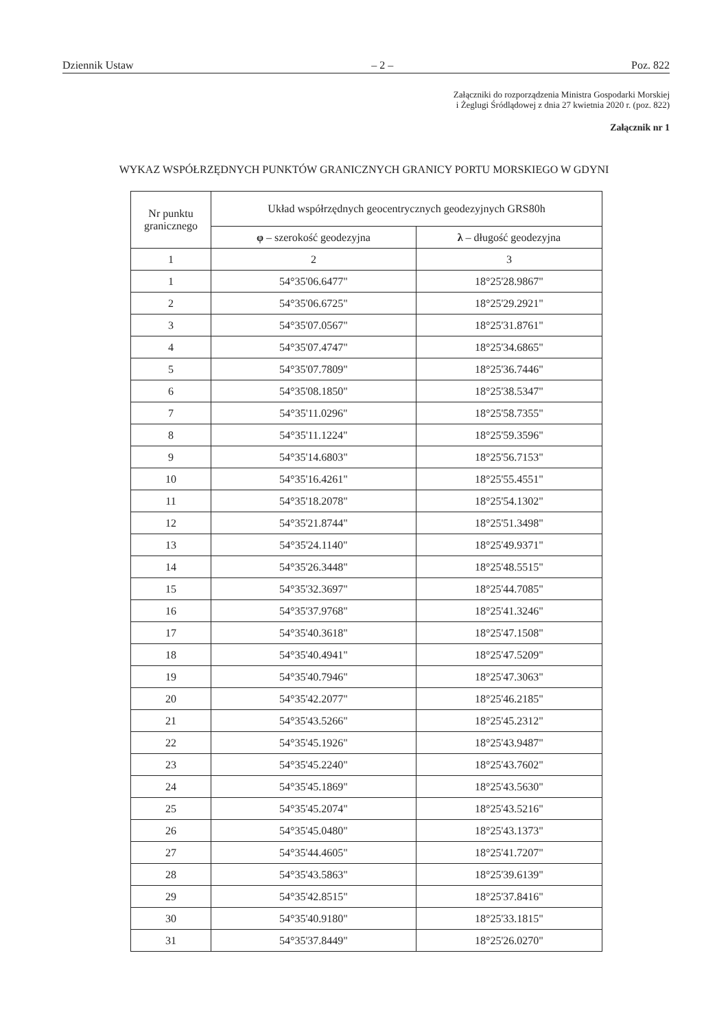Dziennik Ustaw – 2 – Poz. 822
Załączniki do rozporządzenia Ministra Gospodarki Morskiej
i Żeglugi Śródlądowej z dnia 27 kwietnia 2020 r. (poz. 822)
Załącznik nr 1
WYKAZ WSPÓŁRZĘDNYCH PUNKTÓW GRANICZNYCH GRANICY PORTU MORSKIEGO W GDYNI
| Nr punktu granicznego | Układ współrzędnych geocentrycznych geodezyjnych GRS80h | |
| --- | --- | --- |
| | φ – szerokość geodezyjna | λ – długość geodezyjna |
| 1 | 2 | 3 |
| 1 | 54°35'06.6477" | 18°25'28.9867" |
| 2 | 54°35'06.6725" | 18°25'29.2921" |
| 3 | 54°35'07.0567" | 18°25'31.8761" |
| 4 | 54°35'07.4747" | 18°25'34.6865" |
| 5 | 54°35'07.7809" | 18°25'36.7446" |
| 6 | 54°35'08.1850" | 18°25'38.5347" |
| 7 | 54°35'11.0296" | 18°25'58.7355" |
| 8 | 54°35'11.1224" | 18°25'59.3596" |
| 9 | 54°35'14.6803" | 18°25'56.7153" |
| 10 | 54°35'16.4261" | 18°25'55.4551" |
| 11 | 54°35'18.2078" | 18°25'54.1302" |
| 12 | 54°35'21.8744" | 18°25'51.3498" |
| 13 | 54°35'24.1140" | 18°25'49.9371" |
| 14 | 54°35'26.3448" | 18°25'48.5515" |
| 15 | 54°35'32.3697" | 18°25'44.7085" |
| 16 | 54°35'37.9768" | 18°25'41.3246" |
| 17 | 54°35'40.3618" | 18°25'47.1508" |
| 18 | 54°35'40.4941" | 18°25'47.5209" |
| 19 | 54°35'40.7946" | 18°25'47.3063" |
| 20 | 54°35'42.2077" | 18°25'46.2185" |
| 21 | 54°35'43.5266" | 18°25'45.2312" |
| 22 | 54°35'45.1926" | 18°25'43.9487" |
| 23 | 54°35'45.2240" | 18°25'43.7602" |
| 24 | 54°35'45.1869" | 18°25'43.5630" |
| 25 | 54°35'45.2074" | 18°25'43.5216" |
| 26 | 54°35'45.0480" | 18°25'43.1373" |
| 27 | 54°35'44.4605" | 18°25'41.7207" |
| 28 | 54°35'43.5863" | 18°25'39.6139" |
| 29 | 54°35'42.8515" | 18°25'37.8416" |
| 30 | 54°35'40.9180" | 18°25'33.1815" |
| 31 | 54°35'37.8449" | 18°25'26.0270" |